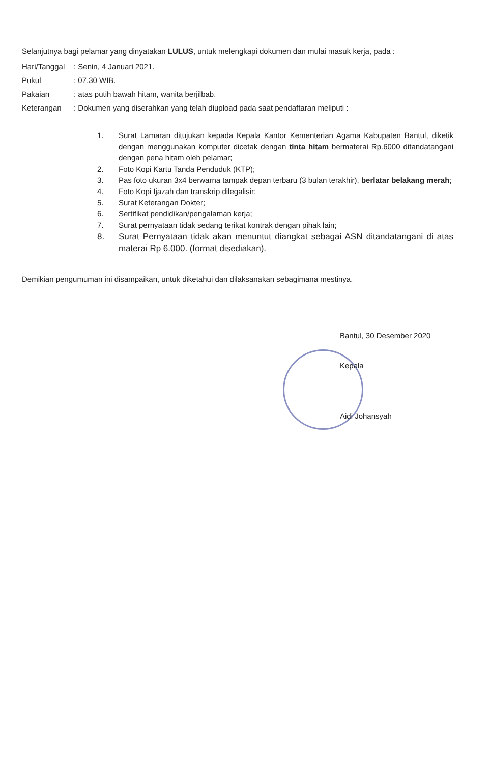Selanjutnya bagi pelamar yang dinyatakan LULUS, untuk melengkapi dokumen dan mulai masuk kerja, pada :
| Hari/Tanggal | : Senin, 4 Januari 2021. |
| Pukul | : 07.30 WIB. |
| Pakaian | : atas putih bawah hitam, wanita berjilbab. |
| Keterangan | : Dokumen yang diserahkan yang telah diupload pada saat pendaftaran meliputi : |
1. Surat Lamaran ditujukan kepada Kepala Kantor Kementerian Agama Kabupaten Bantul, diketik dengan menggunakan komputer dicetak dengan tinta hitam bermaterai Rp.6000 ditandatangani dengan pena hitam oleh pelamar;
2. Foto Kopi Kartu Tanda Penduduk (KTP);
3. Pas foto ukuran 3x4 berwarna tampak depan terbaru (3 bulan terakhir), berlatar belakang merah;
4. Foto Kopi Ijazah dan transkrip dilegalisir;
5. Surat Keterangan Dokter;
6. Sertifikat pendidikan/pengalaman kerja;
7. Surat pernyataan tidak sedang terikat kontrak dengan pihak lain;
8. Surat Pernyataan tidak akan menuntut diangkat sebagai ASN ditandatangani di atas materai Rp 6.000. (format disediakan).
Demikian pengumuman ini disampaikan, untuk diketahui dan dilaksanakan sebagimana mestinya.
Bantul, 30 Desember 2020
Kepala
Aidi Johansyah